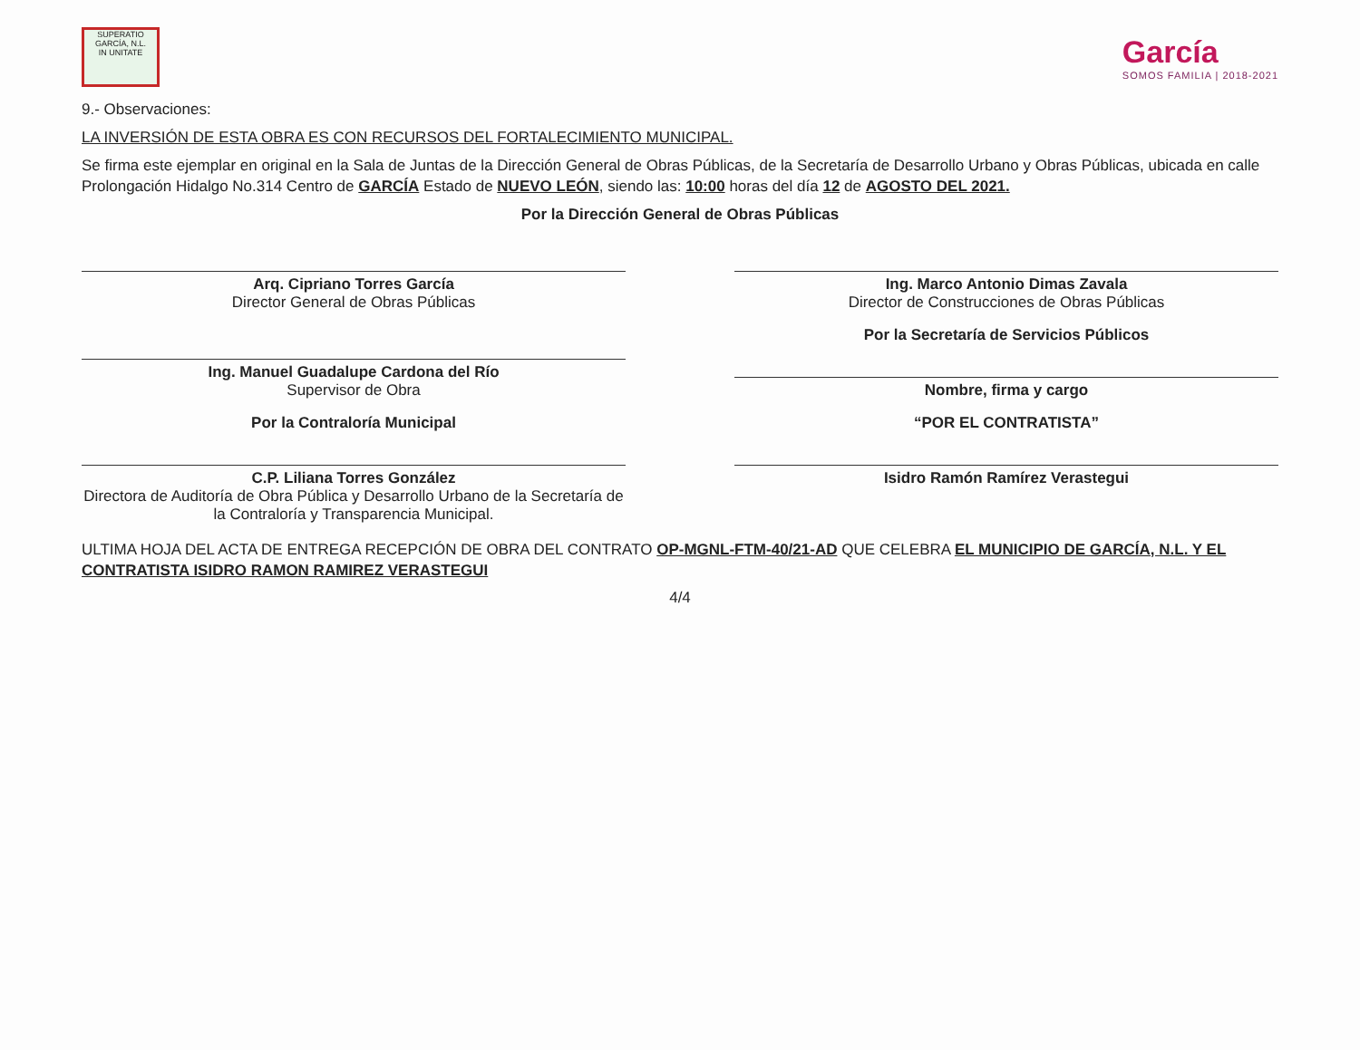SUPERATIO
GARCÍA, N.L.
IN UNITATE
García
SOMOS FAMILIA | 2018-2021
9.- Observaciones:
LA INVERSIÓN DE ESTA OBRA ES CON RECURSOS DEL FORTALECIMIENTO MUNICIPAL.
Se firma este ejemplar en original en la Sala de Juntas de la Dirección General de Obras Públicas, de la Secretaría de Desarrollo Urbano y Obras Públicas, ubicada en calle Prolongación Hidalgo No.314 Centro de GARCÍA Estado de NUEVO LEÓN, siendo las: 10:00 horas del día 12 de AGOSTO DEL 2021.
Por la Dirección General de Obras Públicas
Arq. Cipriano Torres García
Director General de Obras Públicas
Ing. Marco Antonio Dimas Zavala
Director de Construcciones de Obras Públicas
Ing. Manuel Guadalupe Cardona del Río
Supervisor de Obra
Por la Secretaría de Servicios Públicos
Nombre, firma y cargo
Por la Contraloría Municipal
C.P. Liliana Torres González
Directora de Auditoría de Obra Pública y Desarrollo Urbano de la Secretaría de la Contraloría y Transparencia Municipal.
“POR EL CONTRATISTA”
Isidro Ramón Ramírez Verastegui
ULTIMA HOJA DEL ACTA DE ENTREGA RECEPCIÓN DE OBRA DEL CONTRATO OP-MGNL-FTM-40/21-AD QUE CELEBRA EL MUNICIPIO DE GARCÍA, N.L. Y EL CONTRATISTA ISIDRO RAMON RAMIREZ VERASTEGUI
4/4